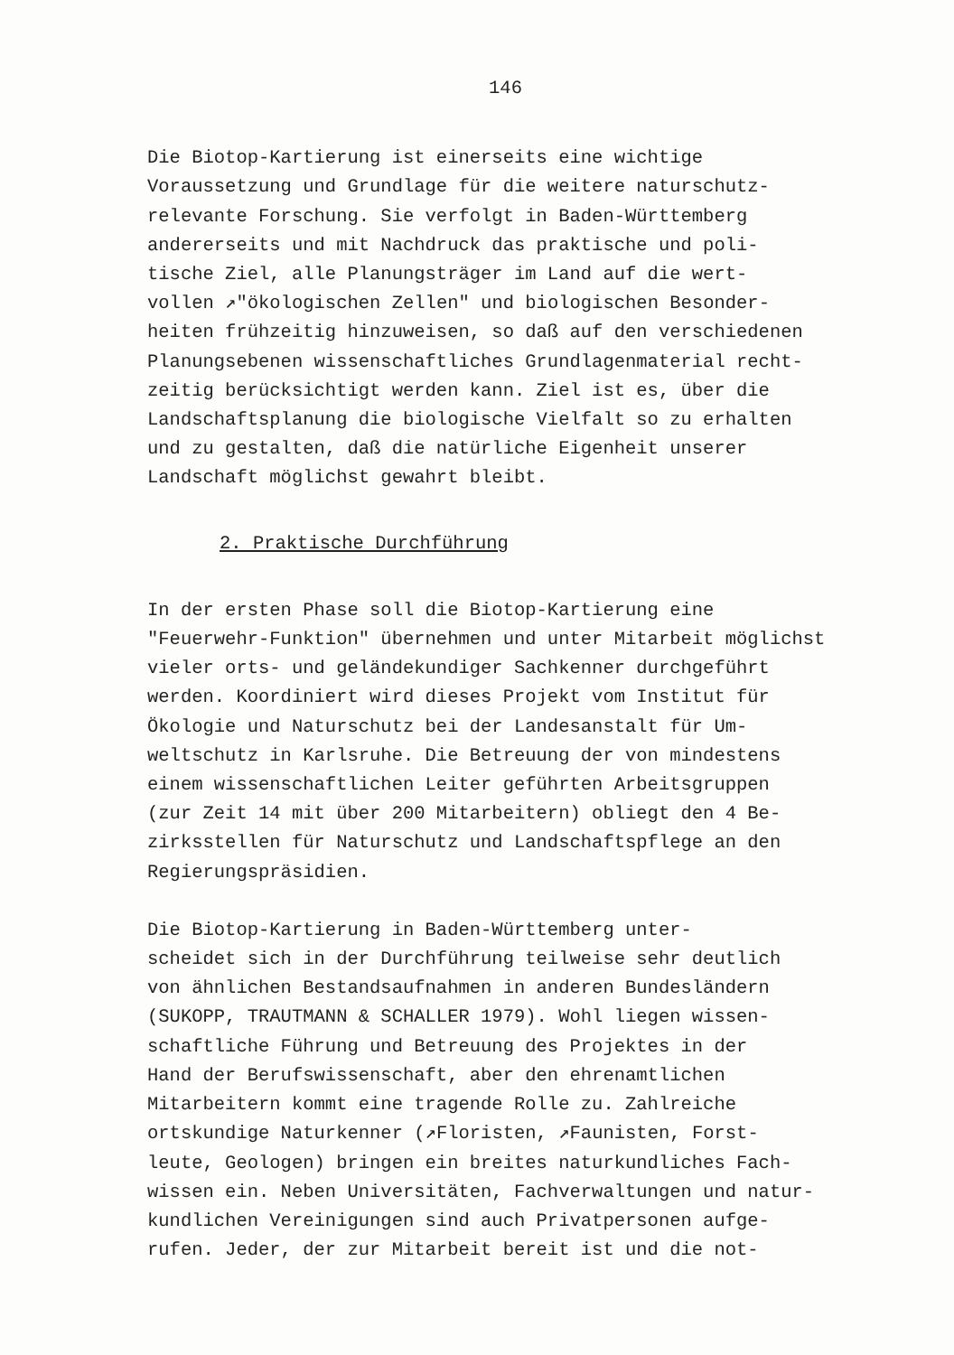146
Die Biotop-Kartierung ist einerseits eine wichtige Voraussetzung und Grundlage für die weitere naturschutz- relevante Forschung. Sie verfolgt in Baden-Württemberg andererseits und mit Nachdruck das praktische und poli- tische Ziel, alle Planungsträger im Land auf die wert- vollen ↗"ökologischen Zellen" und biologischen Besonder- heiten frühzeitig hinzuweisen, so daß auf den verschiedenen Planungsebenen wissenschaftliches Grundlagenmaterial recht- zeitig berücksichtigt werden kann. Ziel ist es, über die Landschaftsplanung die biologische Vielfalt so zu erhalten und zu gestalten, daß die natürliche Eigenheit unserer Landschaft möglichst gewahrt bleibt.
2. Praktische Durchführung
In der ersten Phase soll die Biotop-Kartierung eine "Feuerwehr-Funktion" übernehmen und unter Mitarbeit möglichst vieler orts- und geländekundiger Sachkenner durchgeführt werden. Koordiniert wird dieses Projekt vom Institut für Ökologie und Naturschutz bei der Landesanstalt für Um- weltschutz in Karlsruhe. Die Betreuung der von mindestens einem wissenschaftlichen Leiter geführten Arbeitsgruppen (zur Zeit 14 mit über 200 Mitarbeitern) obliegt den 4 Be- zirksstellen für Naturschutz und Landschaftspflege an den Regierungspräsidien.
Die Biotop-Kartierung in Baden-Württemberg unter- scheidet sich in der Durchführung teilweise sehr deutlich von ähnlichen Bestandsaufnahmen in anderen Bundesländern (SUKOPP, TRAUTMANN & SCHALLER 1979). Wohl liegen wissen- schaftliche Führung und Betreuung des Projektes in der Hand der Berufswissenschaft, aber den ehrenamtlichen Mitarbeitern kommt eine tragende Rolle zu. Zahlreiche ortskundige Naturkenner (↗Floristen, ↗Faunisten, Forst- leute, Geologen) bringen ein breites naturkundliches Fach- wissen ein. Neben Universitäten, Fachverwaltungen und natur- kundlichen Vereinigungen sind auch Privatpersonen aufge- rufen. Jeder, der zur Mitarbeit bereit ist und die not-